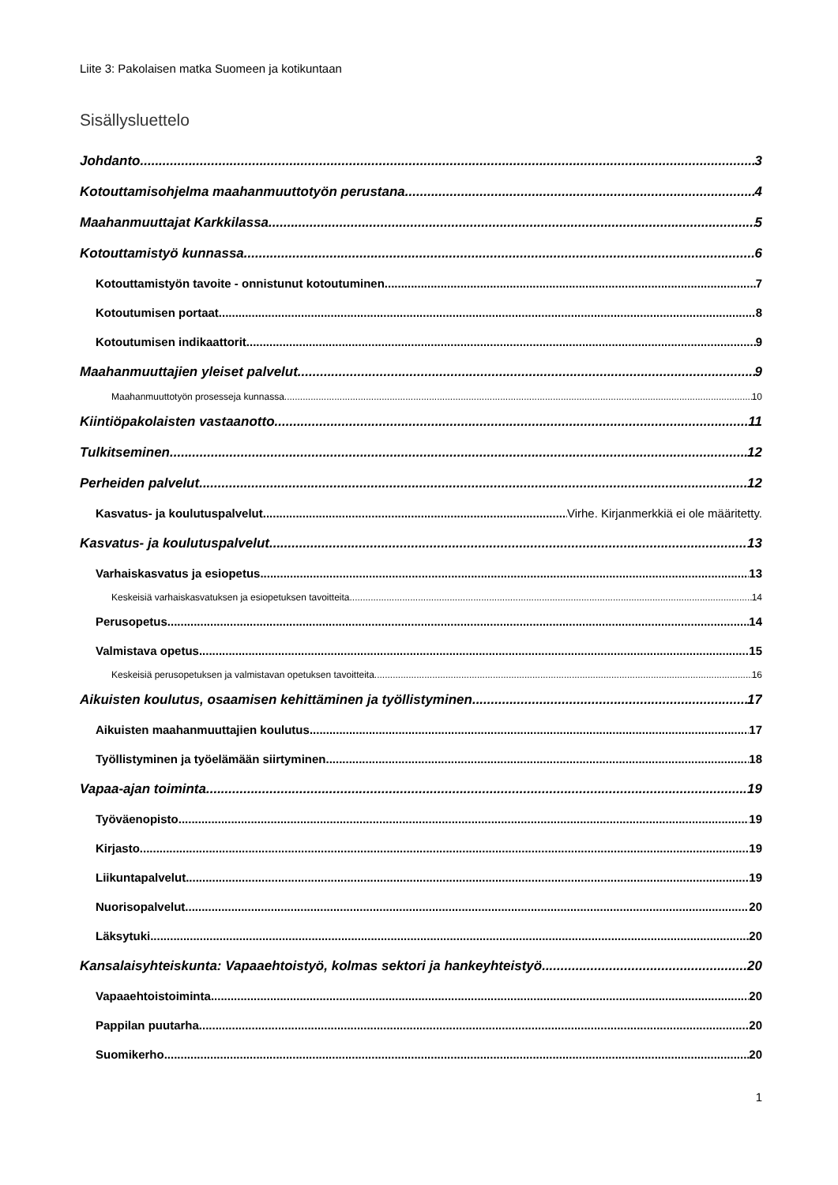Liite 3: Pakolaisen matka Suomeen ja kotikuntaan
Sisällysluettelo
Johdanto 3
Kotouttamisohjelma maahanmuuttotyön perustana 4
Maahanmuuttajat Karkkilassa 5
Kotouttamistyö kunnassa 6
Kotouttamistyön tavoite - onnistunut kotoutuminen 7
Kotoutumisen portaat 8
Kotoutumisen indikaattorit 9
Maahanmuuttajien yleiset palvelut 9
Maahanmuuttotyön prosesseja kunnassa 10
Kiintiöpakolaisten vastaanotto 11
Tulkitseminen 12
Perheiden palvelut 12
Kasvatus- ja koulutuspalvelut Virhe. Kirjanmerkkiä ei ole määritetty.
Kasvatus- ja koulutuspalvelut 13
Varhaiskasvatus ja esiopetus 13
Keskeisiä varhaiskasvatuksen ja esiopetuksen tavoitteita 14
Perusopetus 14
Valmistava opetus 15
Keskeisiä perusopetuksen ja valmistavan opetuksen tavoitteita 16
Aikuisten koulutus, osaamisen kehittäminen ja työllistyminen 17
Aikuisten maahanmuuttajien koulutus 17
Työllistyminen ja työelämään siirtyminen 18
Vapaa-ajan toiminta 19
Työväenopisto 19
Kirjasto 19
Liikuntapalvelut 19
Nuorisopalvelut 20
Läksytuki 20
Kansalaisyhteiskunta: Vapaaehtoistyö, kolmas sektori ja hankeyhteistyö 20
Vapaaehtoistoiminta 20
Pappilan puutarha 20
Suomikerho 20
1